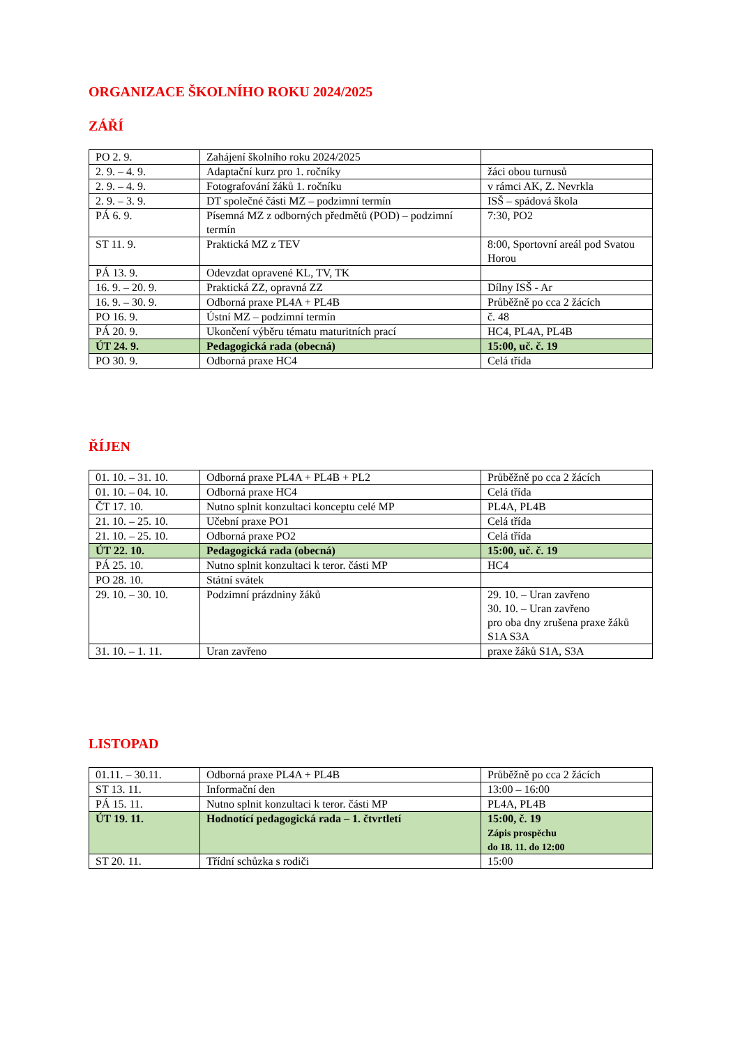ORGANIZACE ŠKOLNÍHO ROKU 2024/2025
ZÁŘÍ
| PO 2. 9. | Zahájení školního roku 2024/2025 | |
| 2. 9. – 4. 9. | Adaptační kurz pro 1. ročníky | žáci obou turnusů |
| 2. 9. – 4. 9. | Fotografování žáků 1. ročníku | v rámci AK, Z. Nevrkla |
| 2. 9. – 3. 9. | DT společné části MZ – podzimní termín | ISŠ – spádová škola |
| PÁ 6. 9. | Písemná MZ z odborných předmětů (POD) – podzimní termín | 7:30, PO2 |
| ST 11. 9. | Praktická MZ z TEV | 8:00, Sportovní areál pod Svatou Horou |
| PÁ 13. 9. | Odevzdat opravené KL, TV, TK | |
| 16. 9. – 20. 9. | Praktická ZZ, opravná ZZ | Dílny ISŠ - Ar |
| 16. 9. – 30. 9. | Odborná praxe PL4A + PL4B | Průběžně po cca 2 žácích |
| PO 16. 9. | Ústní MZ – podzimní termín | č. 48 |
| PÁ 20. 9. | Ukončení výběru tématu maturitních prací | HC4, PL4A, PL4B |
| ÚT 24. 9. | Pedagogická rada (obecná) | 15:00, uč. č. 19 |
| PO 30. 9. | Odborná praxe HC4 | Celá třída |
ŘÍJEN
| 01. 10. – 31. 10. | Odborná praxe PL4A + PL4B + PL2 | Průběžně po cca 2 žácích |
| 01. 10. – 04. 10. | Odborná praxe HC4 | Celá třída |
| ČT 17. 10. | Nutno splnit konzultaci konceptu celé MP | PL4A, PL4B |
| 21. 10. – 25. 10. | Učební praxe PO1 | Celá třída |
| 21. 10. – 25. 10. | Odborná praxe PO2 | Celá třída |
| ÚT 22. 10. | Pedagogická rada (obecná) | 15:00, uč. č. 19 |
| PÁ 25. 10. | Nutno splnit konzultaci k teror. části MP | HC4 |
| PO 28. 10. | Státní svátek | |
| 29. 10. – 30. 10. | Podzimní prázdniny žáků | 29. 10. – Uran zavřeno 30. 10. – Uran zavřeno pro oba dny zrušena praxe žáků S1A S3A |
| 31. 10. – 1. 11. | Uran zavřeno | praxe žáků S1A, S3A |
LISTOPAD
| 01.11. – 30.11. | Odborná praxe PL4A + PL4B | Průběžně po cca 2 žácích |
| ST 13. 11. | Informační den | 13:00 – 16:00 |
| PÁ 15. 11. | Nutno splnit konzultaci k teror. části MP | PL4A, PL4B |
| ÚT 19. 11. | Hodnotící pedagogická rada – 1. čtvrtletí | 15:00, č. 19 Zápis prospěchu do 18. 11. do 12:00 |
| ST 20. 11. | Třídní schůzka s rodiči | 15:00 |